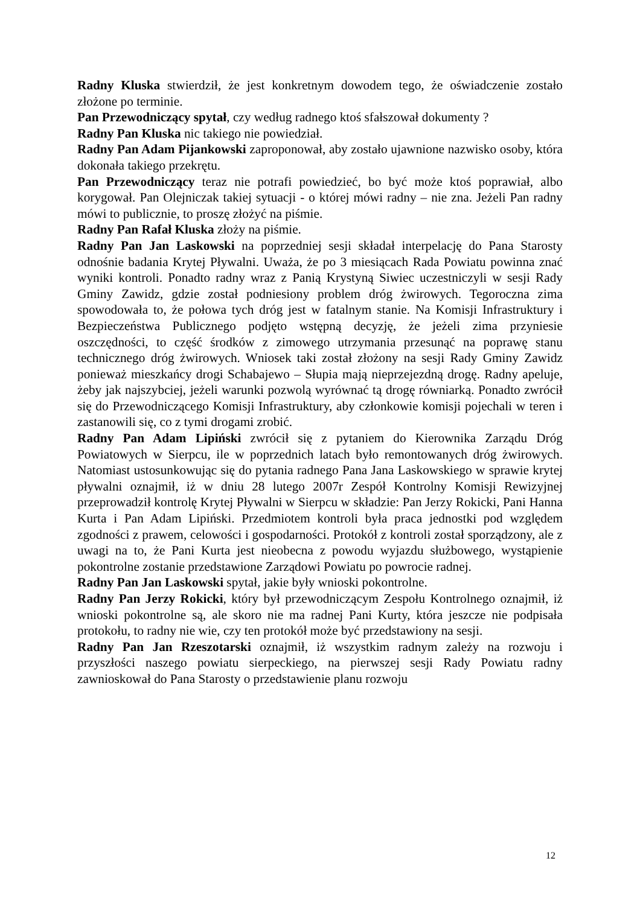Radny Kluska stwierdził, że jest konkretnym dowodem tego, że oświadczenie zostało złożone po terminie.
Pan Przewodniczący spytał, czy według radnego ktoś sfałszował dokumenty ?
Radny Pan Kluska nic takiego nie powiedział.
Radny Pan Adam Pijankowski zaproponował, aby zostało ujawnione nazwisko osoby, która dokonała takiego przekrętu.
Pan Przewodniczący teraz nie potrafi powiedzieć, bo być może ktoś poprawiał, albo korygował. Pan Olejniczak takiej sytuacji - o której mówi radny – nie zna. Jeżeli Pan radny mówi to publicznie, to proszę złożyć na piśmie.
Radny Pan Rafał Kluska złoży na piśmie.
Radny Pan Jan Laskowski na poprzedniej sesji składał interpelację do Pana Starosty odnośnie badania Krytej Pływalni. Uważa, że po 3 miesiącach Rada Powiatu powinna znać wyniki kontroli. Ponadto radny wraz z Panią Krystyną Siwiec uczestniczyli w sesji Rady Gminy Zawidz, gdzie został podniesiony problem dróg żwirowych. Tegoroczna zima spowodowała to, że połowa tych dróg jest w fatalnym stanie. Na Komisji Infrastruktury i Bezpieczeństwa Publicznego podjęto wstępną decyzję, że jeżeli zima przyniesie oszczędności, to część środków z zimowego utrzymania przesunąć na poprawę stanu technicznego dróg żwirowych. Wniosek taki został złożony na sesji Rady Gminy Zawidz ponieważ mieszkańcy drogi Schabajewo – Słupia mają nieprzejezdną drogę. Radny apeluje, żeby jak najszybciej, jeżeli warunki pozwolą wyrównać tą drogę równiarką. Ponadto zwrócił się do Przewodniczącego Komisji Infrastruktury, aby członkowie komisji pojechali w teren i zastanowili się, co z tymi drogami zrobić.
Radny Pan Adam Lipiński zwrócił się z pytaniem do Kierownika Zarządu Dróg Powiatowych w Sierpcu, ile w poprzednich latach było remontowanych dróg żwirowych. Natomiast ustosunkowując się do pytania radnego Pana Jana Laskowskiego w sprawie krytej pływalni oznajmił, iż w dniu 28 lutego 2007r Zespół Kontrolny Komisji Rewizyjnej przeprowadził kontrolę Krytej Pływalni w Sierpcu w składzie: Pan Jerzy Rokicki, Pani Hanna Kurta i Pan Adam Lipiński. Przedmiotem kontroli była praca jednostki pod względem zgodności z prawem, celowości i gospodarności. Protokół z kontroli został sporządzony, ale z uwagi na to, że Pani Kurta jest nieobecna z powodu wyjazdu służbowego, wystąpienie pokontrolne zostanie przedstawione Zarządowi Powiatu po powrocie radnej.
Radny Pan Jan Laskowski spytał, jakie były wnioski pokontrolne.
Radny Pan Jerzy Rokicki, który był przewodniczącym Zespołu Kontrolnego oznajmił, iż wnioski pokontrolne są, ale skoro nie ma radnej Pani Kurty, która jeszcze nie podpisała protokołu, to radny nie wie, czy ten protokół może być przedstawiony na sesji.
Radny Pan Jan Rzeszotarski oznajmił, iż wszystkim radnym zależy na rozwoju i przyszłości naszego powiatu sierpeckiego, na pierwszej sesji Rady Powiatu radny zawnioskował do Pana Starosty o przedstawienie planu rozwoju
12